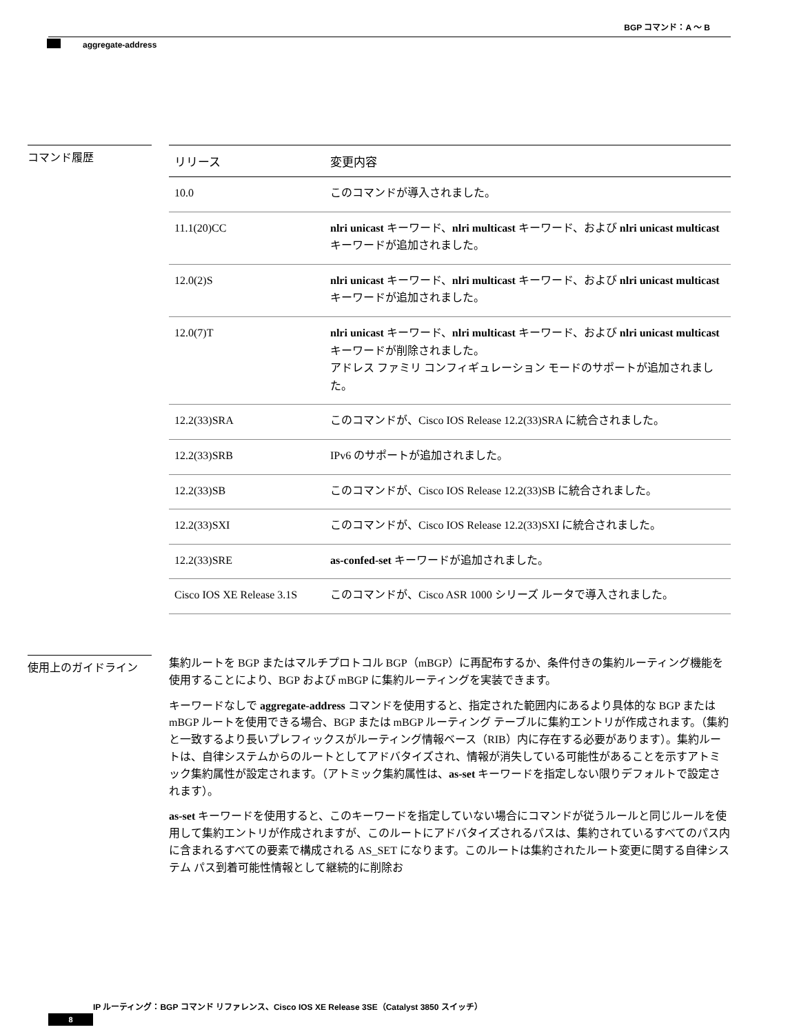BGP コマンド：A ～ B
aggregate-address
コマンド履歴
| リリース | 変更内容 |
| --- | --- |
| 10.0 | このコマンドが導入されました。 |
| 11.1(20)CC | nlri unicast キーワード、 nlri multicast キーワード、および nlri unicast multicast キーワードが追加されました。 |
| 12.0(2)S | nlri unicast キーワード、 nlri multicast キーワード、および nlri unicast multicast キーワードが追加されました。 |
| 12.0(7)T | nlri unicast キーワード、 nlri multicast キーワード、および nlri unicast multicast キーワードが削除されました。 アドレス ファミリ コンフィギュレーション モードのサポートが追加されました。 |
| 12.2(33)SRA | このコマンドが、Cisco IOS Release 12.2(33)SRA に統合されました。 |
| 12.2(33)SRB | IPv6 のサポートが追加されました。 |
| 12.2(33)SB | このコマンドが、Cisco IOS Release 12.2(33)SB に統合されました。 |
| 12.2(33)SXI | このコマンドが、Cisco IOS Release 12.2(33)SXI に統合されました。 |
| 12.2(33)SRE | as-confed-set キーワードが追加されました。 |
| Cisco IOS XE Release 3.1S | このコマンドが、Cisco ASR 1000 シリーズ ルータで導入されました。 |
使用上のガイドライン
集約ルートを BGP またはマルチプロトコル BGP（mBGP）に再配布するか、条件付きの集約ルーティング機能を使用することにより、BGP および mBGP に集約ルーティングを実装できます。
キーワードなしで aggregate-address コマンドを使用すると、指定された範囲内にあるより具体的な BGP または mBGP ルートを使用できる場合、BGP または mBGP ルーティング テーブルに集約エントリが作成されます。（集約と一致するより長いプレフィックスがルーティング情報ベース（RIB）内に存在する必要があります）。集約ルートは、自律システムからのルートとしてアドバタイズされ、情報が消失している可能性があることを示すアトミック集約属性が設定されます。（アトミック集約属性は、as-set キーワードを指定しない限りデフォルトで設定されます）。
as-set キーワードを使用すると、このキーワードを指定していない場合にコマンドが従うルールと同じルールを使用して集約エントリが作成されますが、このルートにアドバタイズされるパスは、集約されているすべてのパス内に含まれるすべての要素で構成される AS_SET になります。このルートは集約されたルート変更に関する自律システム パス到着可能性情報として継続的に削除お
IP ルーティング：BGP コマンド リファレンス、Cisco IOS XE Release 3SE（Catalyst 3850 スイッチ）
8